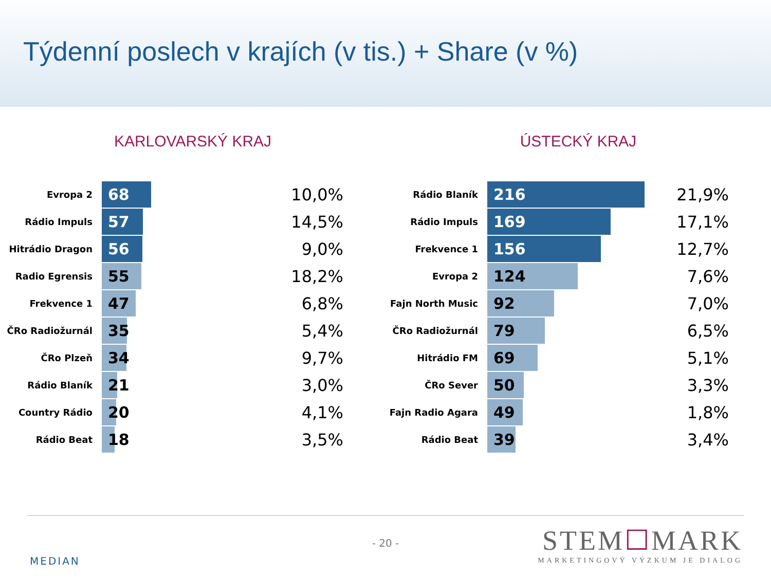Týdenní poslech v krajích (v tis.) + Share (v %)
KARLOVARSKÝ KRAJ
| Evropa 2 | 68 | 10,0% |
| Rádio Impuls | 57 | 14,5% |
| Hitrádio Dragon | 56 | 9,0% |
| Radio Egrensis | 55 | 18,2% |
| Frekvence 1 | 47 | 6,8% |
| ČRo Radiožurnál | 35 | 5,4% |
| ČRo Plzeň | 34 | 9,7% |
| Rádio Blaník | 21 | 3,0% |
| Country Rádio | 20 | 4,1% |
| Rádio Beat | 18 | 3,5% |
ÚSTECKÝ KRAJ
| Rádio Blaník | 216 | 21,9% |
| Rádio Impuls | 169 | 17,1% |
| Frekvence 1 | 156 | 12,7% |
| Evropa 2 | 124 | 7,6% |
| Fajn North Music | 92 | 7,0% |
| ČRo Radiožurnál | 79 | 6,5% |
| Hitrádio FM | 69 | 5,1% |
| ČRo Sever | 50 | 3,3% |
| Fajn Radio Agara | 49 | 1,8% |
| Rádio Beat | 39 | 3,4% |
- 20 -
MEDIAN
STEM☐MARK
MARKETINGOVÝ VÝZKUM JE DIALOG